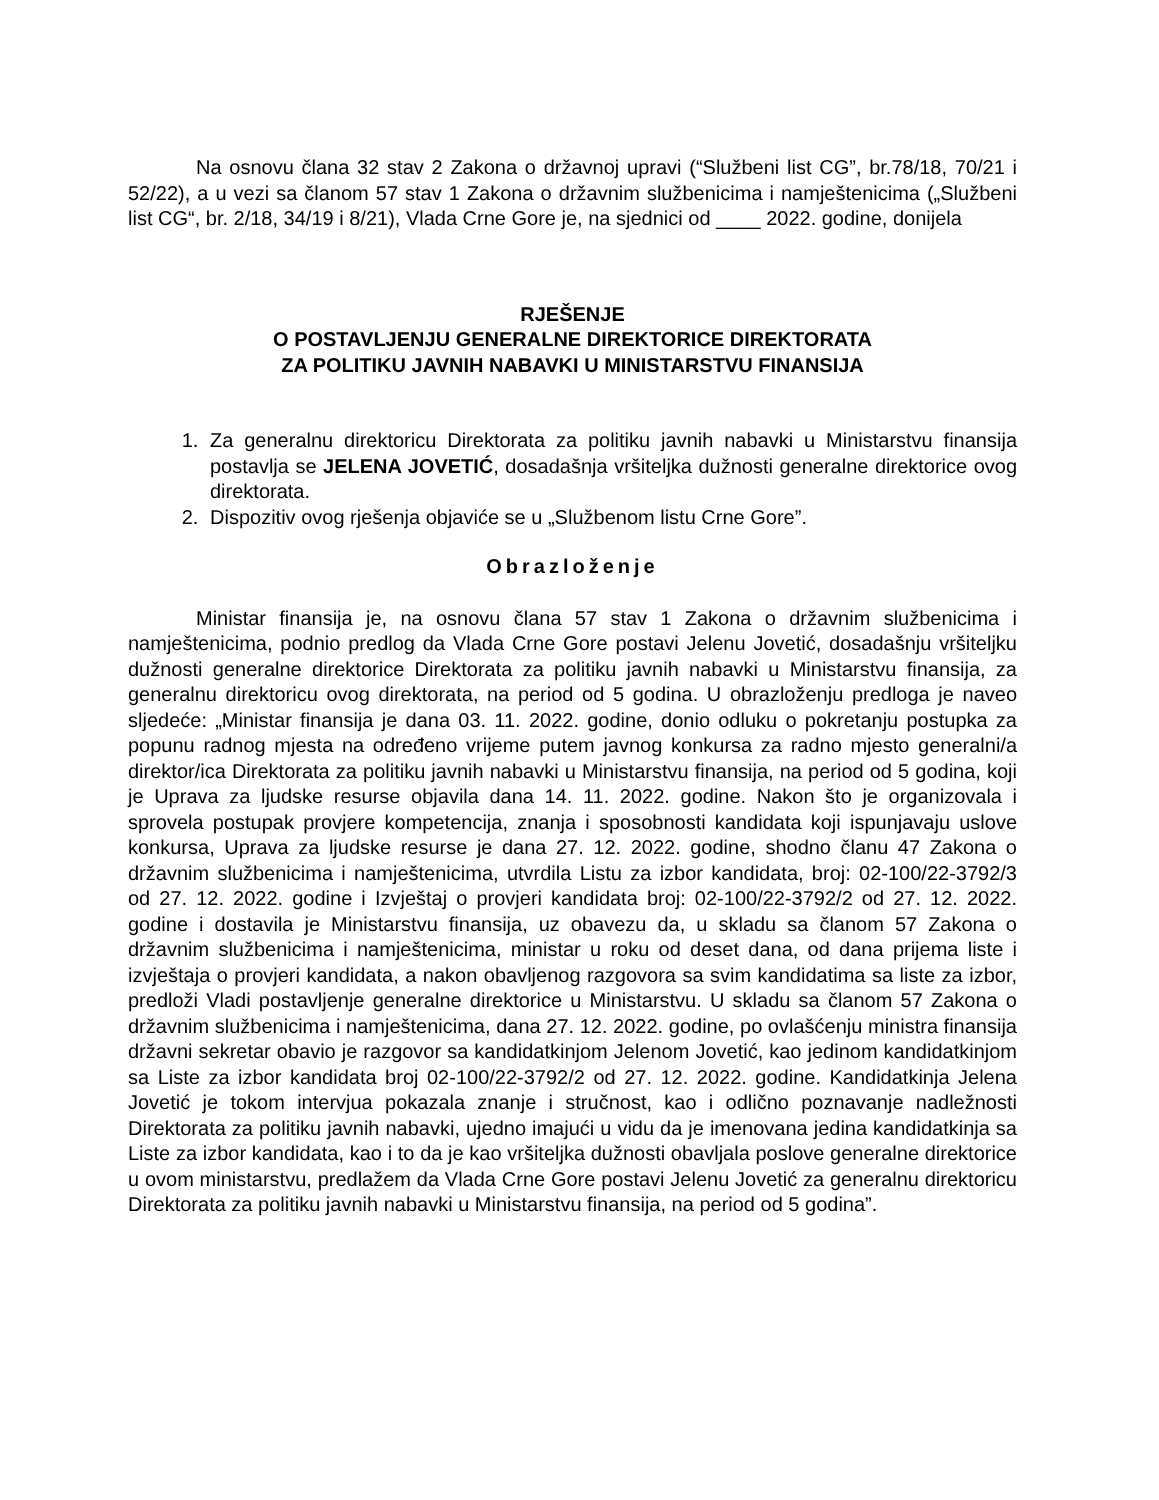Na osnovu člana 32 stav 2 Zakona o državnoj upravi (“Službeni list CG”, br.78/18, 70/21 i 52/22), a u vezi sa članom 57 stav 1 Zakona o državnim službenicima i namještenicima („Službeni list CG“, br. 2/18, 34/19 i 8/21), Vlada Crne Gore je, na sjednici od ____ 2022. godine, donijela
RJEŠENJE
O POSTAVLJENJU GENERALNE DIREKTORICE DIREKTORATA
ZA POLITIKU JAVNIH NABAVKI U MINISTARSTVU FINANSIJA
1. Za generalnu direktoricu Direktorata za politiku javnih nabavki u Ministarstvu finansija postavlja se JELENA JOVETIĆ, dosadašnja vršiteljka dužnosti generalne direktorice ovog direktorata.
2. Dispozitiv ovog rješenja objaviće se u „Službenom listu Crne Gore”.
Obrazloženje
Ministar finansija je, na osnovu člana 57 stav 1 Zakona o državnim službenicima i namještenicima, podnio predlog da Vlada Crne Gore postavi Jelenu Jovetić, dosadašnju vršiteljku dužnosti generalne direktorice Direktorata za politiku javnih nabavki u Ministarstvu finansija, za generalnu direktoricu ovog direktorata, na period od 5 godina. U obrazloženju predloga je naveo sljedeće: „Ministar finansija je dana 03. 11. 2022. godine, donio odluku o pokretanju postupka za popunu radnog mjesta na određeno vrijeme putem javnog konkursa za radno mjesto generalni/a direktor/ica Direktorata za politiku javnih nabavki u Ministarstvu finansija, na period od 5 godina, koji je Uprava za ljudske resurse objavila dana 14. 11. 2022. godine. Nakon što je organizovala i sprovela postupak provjere kompetencija, znanja i sposobnosti kandidata koji ispunjavaju uslove konkursa, Uprava za ljudske resurse je dana 27. 12. 2022. godine, shodno članu 47 Zakona o državnim službenicima i namještenicima, utvrdila Listu za izbor kandidata, broj: 02-100/22-3792/3 od 27. 12. 2022. godine i Izvještaj o provjeri kandidata broj: 02-100/22-3792/2 od 27. 12. 2022. godine i dostavila je Ministarstvu finansija, uz obavezu da, u skladu sa članom 57 Zakona o državnim službenicima i namještenicima, ministar u roku od deset dana, od dana prijema liste i izvještaja o provjeri kandidata, a nakon obavljenog razgovora sa svim kandidatima sa liste za izbor, predloži Vladi postavljenje generalne direktorice u Ministarstvu. U skladu sa članom 57 Zakona o državnim službenicima i namještenicima, dana 27. 12. 2022. godine, po ovlašćenju ministra finansija državni sekretar obavio je razgovor sa kandidatkinjom Jelenom Jovetić, kao jedinom kandidatkinjom sa Liste za izbor kandidata broj 02-100/22-3792/2 od 27. 12. 2022. godine. Kandidatkinja Jelena Jovetić je tokom intervjua pokazala znanje i stručnost, kao i odlično poznavanje nadležnosti Direktorata za politiku javnih nabavki, ujedno imajući u vidu da je imenovana jedina kandidatkinja sa Liste za izbor kandidata, kao i to da je kao vršiteljka dužnosti obavljala poslove generalne direktorice u ovom ministarstvu, predlažem da Vlada Crne Gore postavi Jelenu Jovetić za generalnu direktoricu Direktorata za politiku javnih nabavki u Ministarstvu finansija, na period od 5 godina”.